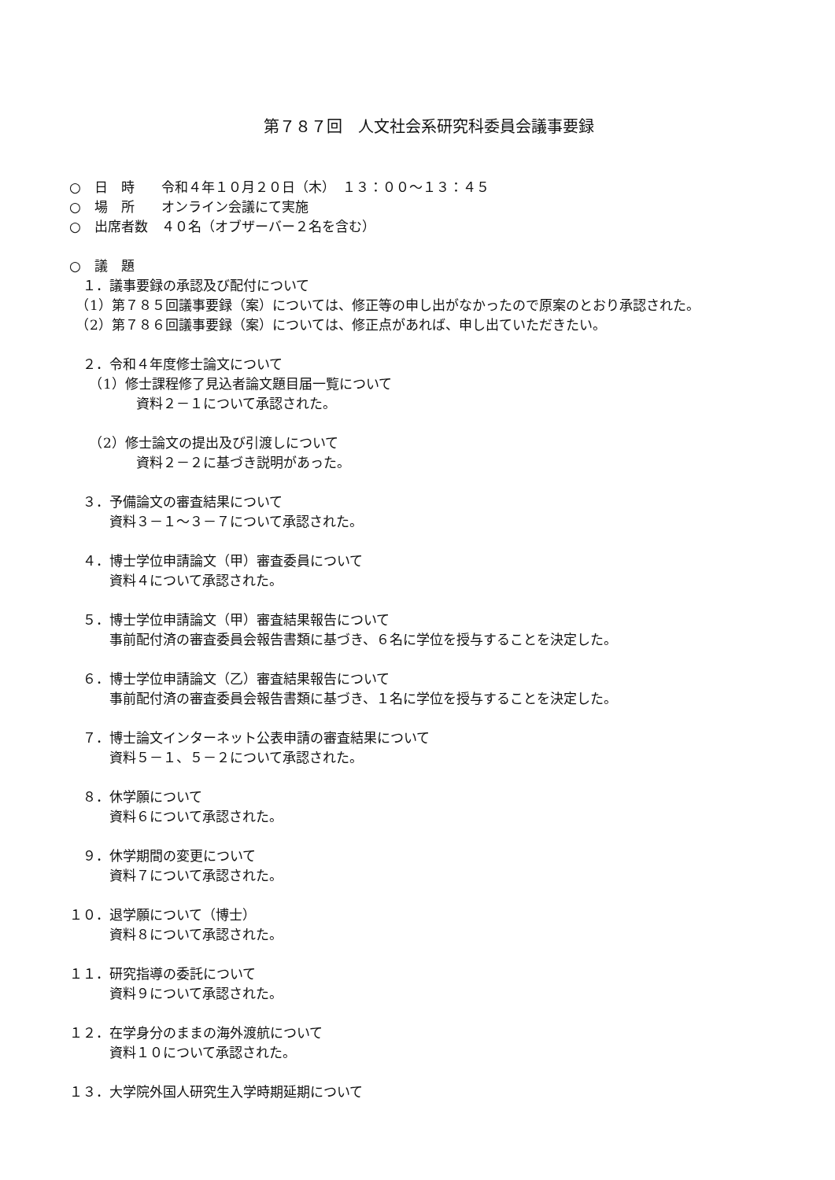第７８７回　人文社会系研究科委員会議事要録
○　日　時　　令和４年１０月２０日（木）　１３：００～１３：４５
○　場　所　　オンライン会議にて実施
○　出席者数　４０名（オブザーバー２名を含む）
○　議　題
　１．議事要録の承認及び配付について
　（1）第７８５回議事要録（案）については、修正等の申し出がなかったので原案のとおり承認された。
　（2）第７８６回議事要録（案）については、修正点があれば、申し出ていただきたい。
　２．令和４年度修士論文について
　　（1）修士課程修了見込者論文題目届一覧について
　　　　　資料２－１について承認された。
　　（2）修士論文の提出及び引渡しについて
　　　　　資料２－２に基づき説明があった。
　３．予備論文の審査結果について
　　　資料３－１～３－７について承認された。
　４．博士学位申請論文（甲）審査委員について
　　　資料４について承認された。
　５．博士学位申請論文（甲）審査結果報告について
　　　事前配付済の審査委員会報告書類に基づき、６名に学位を授与することを決定した。
　６．博士学位申請論文（乙）審査結果報告について
　　　事前配付済の審査委員会報告書類に基づき、１名に学位を授与することを決定した。
　７．博士論文インターネット公表申請の審査結果について
　　　資料５－１、５－２について承認された。
　８．休学願について
　　　資料６について承認された。
　９．休学期間の変更について
　　　資料７について承認された。
１０．退学願について（博士）
　　　資料８について承認された。
１１．研究指導の委託について
　　　資料９について承認された。
１２．在学身分のままの海外渡航について
　　　資料１０について承認された。
１３．大学院外国人研究生入学時期延期について